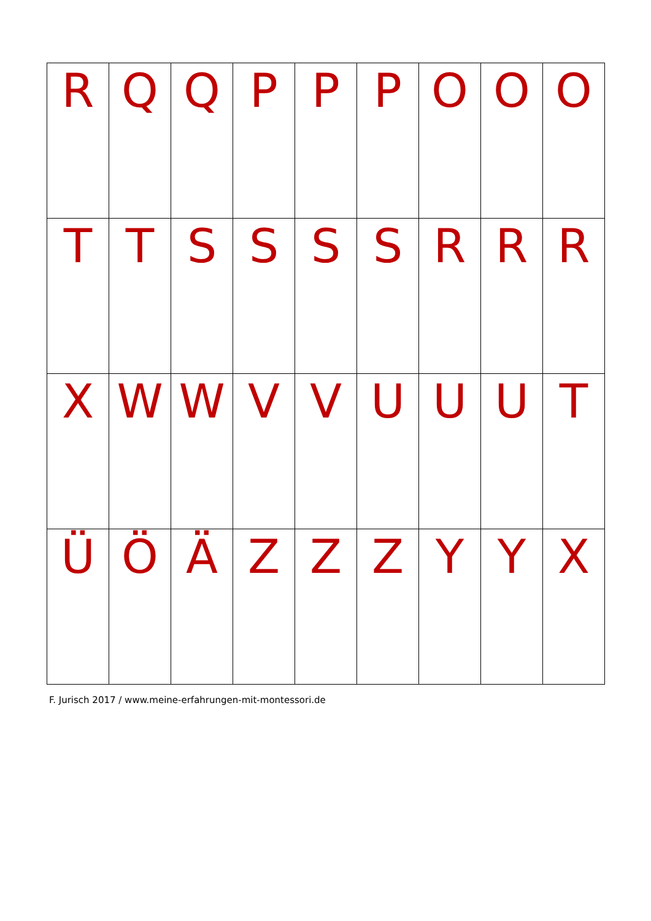| R | Q | Q | P | P | P | O | O | O |
| T | T | S | S | S | S | R | R | R |
| X | W | W | V | V | U | U | U | T |
| Ü | Ö | Ä | Z | Z | Z | Y | Y | X |
F. Jurisch 2017 / www.meine-erfahrungen-mit-montessori.de